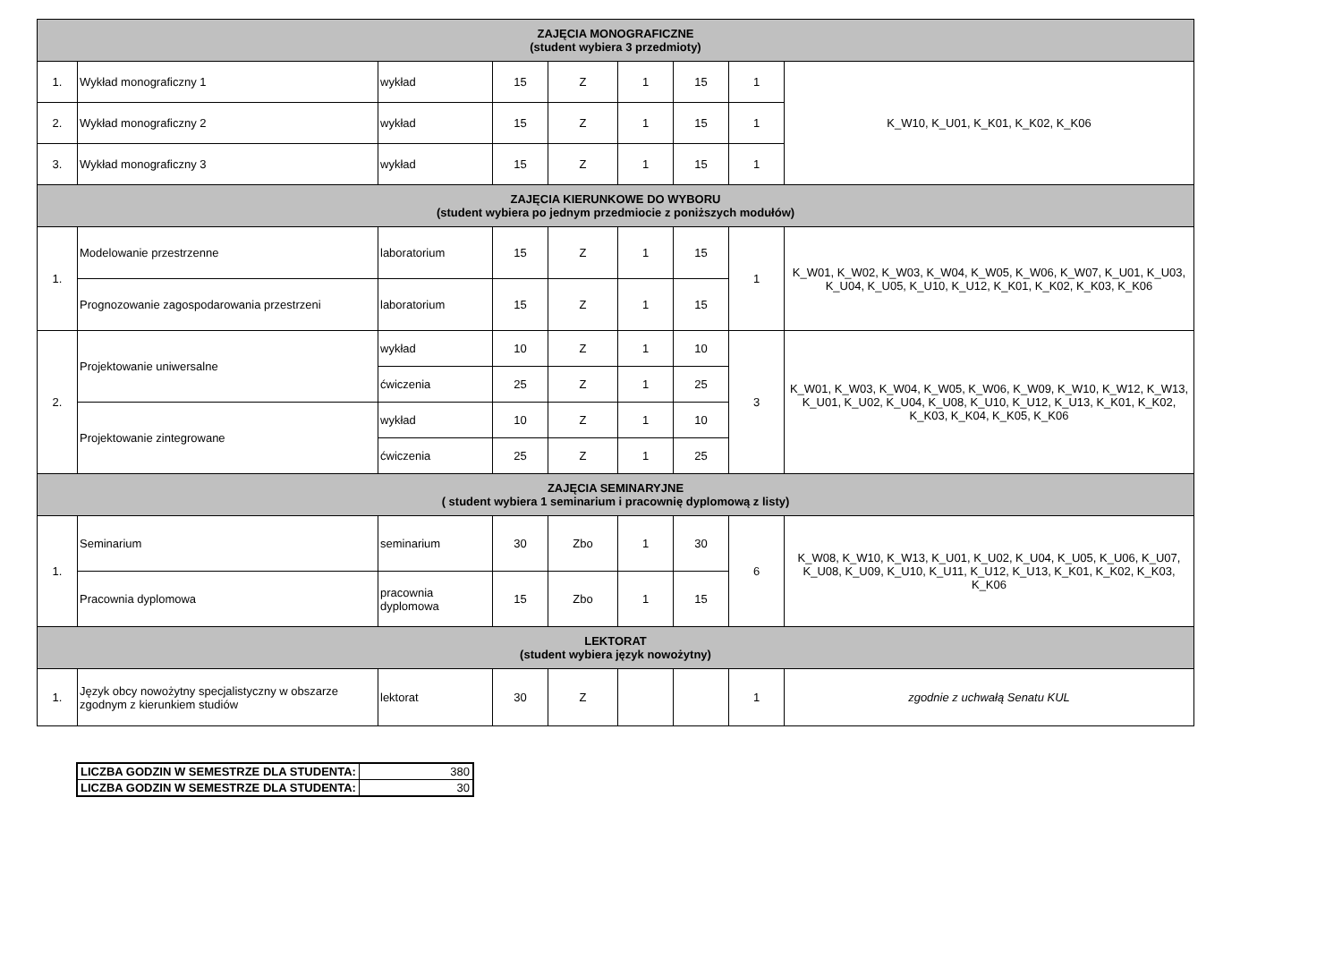| ZAJĘCIA MONOGRAFICZNE (student wybiera 3 przedmioty) | | | | | | | | |
| --- | --- | --- | --- | --- | --- | --- | --- | --- |
| 1. | Wykład monograficzny 1 | wykład | 15 | Z | 1 | 15 | 1 | K_W10, K_U01, K_K01, K_K02, K_K06 |
| 2. | Wykład monograficzny 2 | wykład | 15 | Z | 1 | 15 | 1 | |
| 3. | Wykład monograficzny 3 | wykład | 15 | Z | 1 | 15 | 1 | |
| ZAJĘCIA KIERUNKOWE DO WYBORU (student wybiera po jednym przedmiocie z poniższych modułów) | | | | | | | | |
| 1. | Modelowanie przestrzenne | laboratorium | 15 | Z | 1 | 15 | 1 | K_W01, K_W02, K_W03, K_W04, K_W05, K_W06, K_W07, K_U01, K_U03, K_U04, K_U05, K_U10, K_U12, K_K01, K_K02, K_K03, K_K06 |
| | Prognozowanie zagospodarowania przestrzeni | laboratorium | 15 | Z | 1 | 15 | | |
| 2. | Projektowanie uniwersalne | wykład | 10 | Z | 1 | 10 | 3 | K_W01, K_W03, K_W04, K_W05, K_W06, K_W09, K_W10, K_W12, K_W13, K_U01, K_U02, K_U04, K_U08, K_U10, K_U12, K_U13, K_K01, K_K02, K_K03, K_K04, K_K05, K_K06 |
| | | ćwiczenia | 25 | Z | 1 | 25 | | |
| | Projektowanie zintegrowane | wykład | 10 | Z | 1 | 10 | | |
| | | ćwiczenia | 25 | Z | 1 | 25 | | |
| ZAJĘCIA SEMINARYJNE ( student wybiera 1 seminarium i pracownię dyplomową z listy) | | | | | | | | |
| 1. | Seminarium | seminarium | 30 | Zbo | 1 | 30 | 6 | K_W08, K_W10, K_W13, K_U01, K_U02, K_U04, K_U05, K_U06, K_U07, K_U08, K_U09, K_U10, K_U11, K_U12, K_U13, K_K01, K_K02, K_K03, K_K06 |
| | Pracownia dyplomowa | pracownia dyplomowa | 15 | Zbo | 1 | 15 | | |
| LEKTORAT (student wybiera język nowożytny) | | | | | | | | |
| 1. | Język obcy nowożytny specjalistyczny w obszarze zgodnym z kierunkiem studiów | lektorat | 30 | Z | | | 1 | zgodnie z uchwałą Senatu KUL |
| LICZBA GODZIN W SEMESTRZE DLA STUDENTA: | 380 |
| LICZBA GODZIN W SEMESTRZE DLA STUDENTA: | 30 |